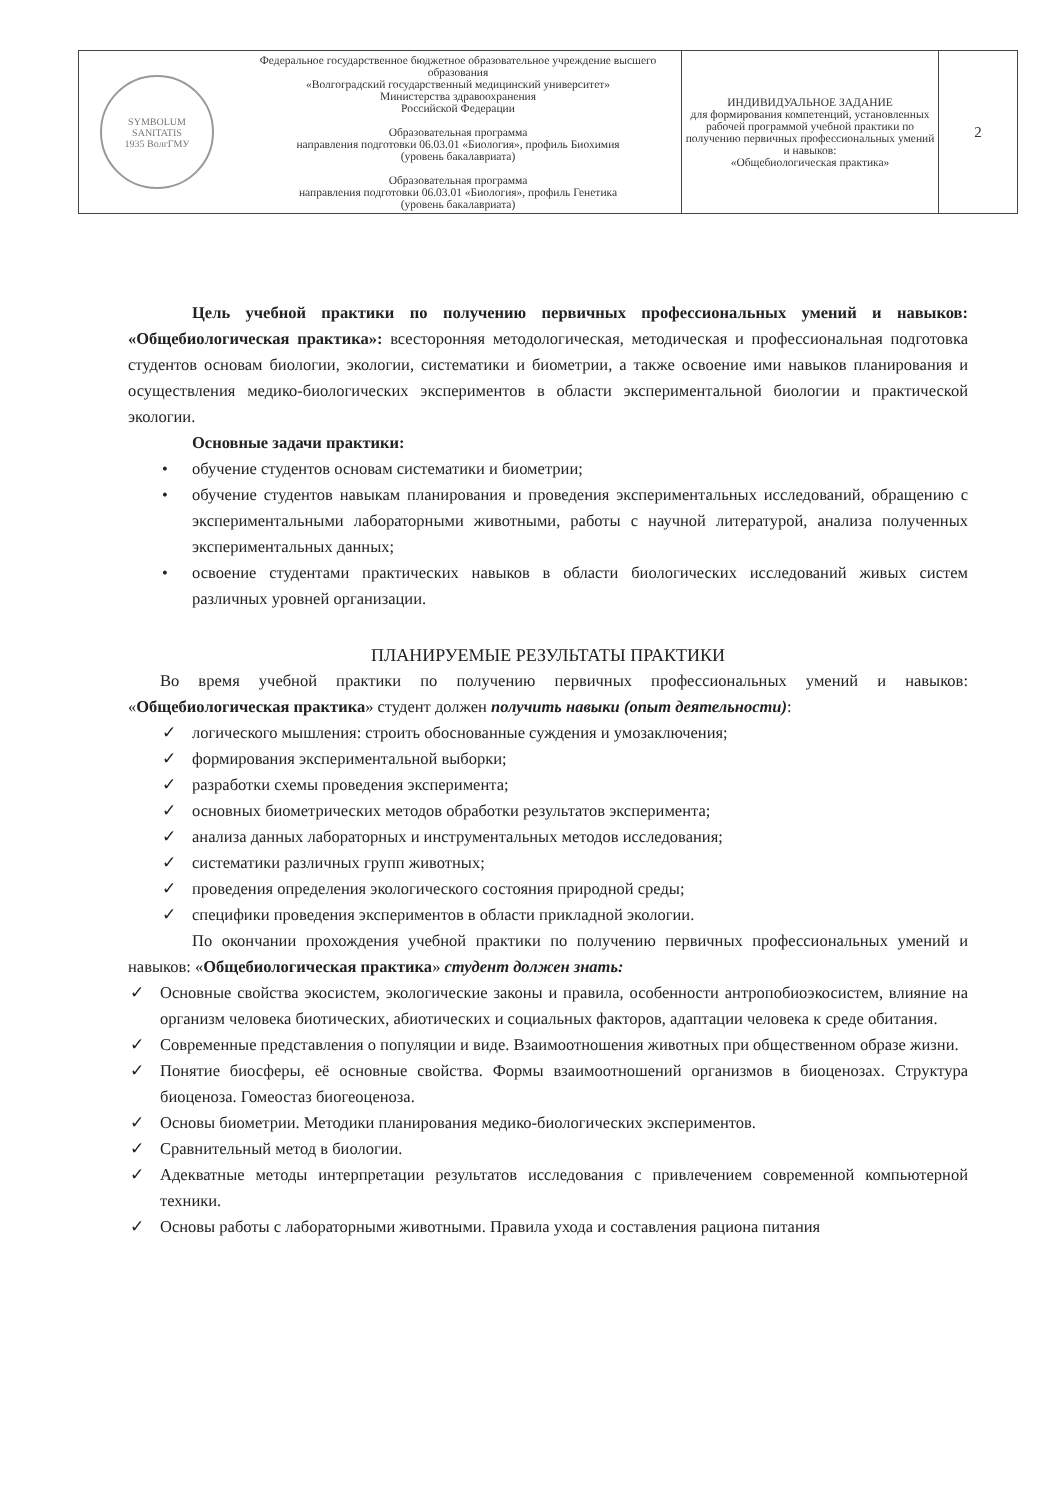| SYMBOLUM SANITATIS 1935 ВолгГМУ | Федеральное государственное бюджетное образовательное учреждение высшего образования «Волгоградский государственный медицинский университет» Министерства здравоохранения Российской Федерации Образовательная программа направления подготовки 06.03.01 «Биология», профиль Биохимия (уровень бакалавриата) Образовательная программа направления подготовки 06.03.01 «Биология», профиль Генетика (уровень бакалавриата) | ИНДИВИДУАЛЬНОЕ ЗАДАНИЕ для формирования компетенций, установленных рабочей программой учебной практики по получению первичных профессиональных умений и навыков: «Общебиологическая практика» | 2 |
Цель учебной практики по получению первичных профессиональных умений и навыков: «Общебиологическая практика»: всесторонняя методологическая, методическая и профессиональная подготовка студентов основам биологии, экологии, систематики и биометрии, а также освоение ими навыков планирования и осуществления медико-биологических экспериментов в области экспериментальной биологии и практической экологии.
Основные задачи практики:
• обучение студентов основам систематики и биометрии;
• обучение студентов навыкам планирования и проведения экспериментальных исследований, обращению с экспериментальными лабораторными животными, работы с научной литературой, анализа полученных экспериментальных данных;
• освоение студентами практических навыков в области биологических исследований живых систем различных уровней организации.
ПЛАНИРУЕМЫЕ РЕЗУЛЬТАТЫ ПРАКТИКИ
Во время учебной практики по получению первичных профессиональных умений и навыков: «Общебиологическая практика» студент должен получить навыки (опыт деятельности):
✓ логического мышления: строить обоснованные суждения и умозаключения;
✓ формирования экспериментальной выборки;
✓ разработки схемы проведения эксперимента;
✓ основных биометрических методов обработки результатов эксперимента;
✓ анализа данных лабораторных и инструментальных методов исследования;
✓ систематики различных групп животных;
✓ проведения определения экологического состояния природной среды;
✓ специфики проведения экспериментов в области прикладной экологии.
По окончании прохождения учебной практики по получению первичных профессиональных умений и навыков: «Общебиологическая практика» студент должен знать:
✓ Основные свойства экосистем, экологические законы и правила, особенности антропобиоэкосистем, влияние на организм человека биотических, абиотических и социальных факторов, адаптации человека к среде обитания.
✓ Современные представления о популяции и виде. Взаимоотношения животных при общественном образе жизни.
✓ Понятие биосферы, её основные свойства. Формы взаимоотношений организмов в биоценозах. Структура биоценоза. Гомеостаз биогеоценоза.
✓ Основы биометрии. Методики планирования медико-биологических экспериментов.
✓ Сравнительный метод в биологии.
✓ Адекватные методы интерпретации результатов исследования с привлечением современной компьютерной техники.
✓ Основы работы с лабораторными животными. Правила ухода и составления рациона питания